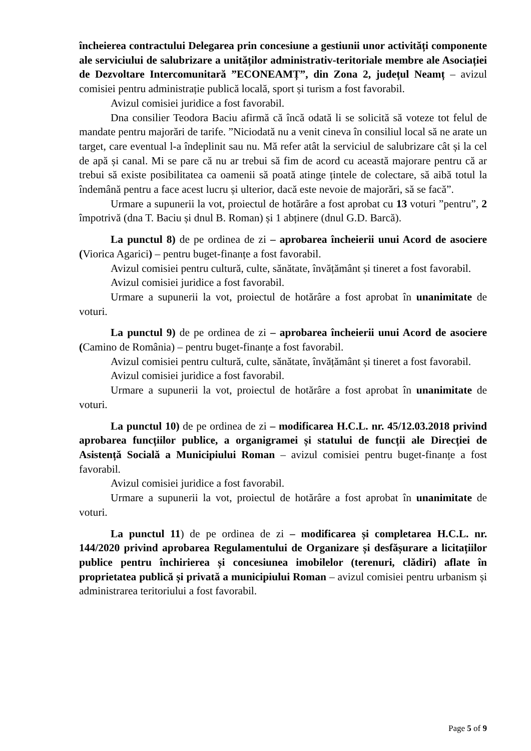încheierea contractului Delegarea prin concesiune a gestiunii unor activități componente ale serviciului de salubrizare a unităților administrativ-teritoriale membre ale Asociației de Dezvoltare Intercomunitară ”ECONEAMȚ”, din Zona 2, județul Neamț – avizul comisiei pentru administrație publică locală, sport și turism a fost favorabil.
Avizul comisiei juridice a fost favorabil.
Dna consilier Teodora Baciu afirmă că încă odată li se solicită să voteze tot felul de mandate pentru majorări de tarife. ”Niciodată nu a venit cineva în consiliul local să ne arate un target, care eventual l-a îndeplinit sau nu. Mă refer atât la serviciul de salubrizare cât și la cel de apă și canal. Mi se pare că nu ar trebui să fim de acord cu această majorare pentru că ar trebui să existe posibilitatea ca oamenii să poată atinge țintele de colectare, să aibă totul la îndemână pentru a face acest lucru și ulterior, dacă este nevoie de majorări, să se facă”.
Urmare a supunerii la vot, proiectul de hotărâre a fost aprobat cu 13 voturi ”pentru”, 2 împotrivă (dna T. Baciu și dnul B. Roman) și 1 abținere (dnul G.D. Barcă).
La punctul 8) de pe ordinea de zi – aprobarea încheierii unui Acord de asociere (Viorica Agarici) – pentru buget-finanțe a fost favorabil.
Avizul comisiei pentru cultură, culte, sănătate, învățământ și tineret a fost favorabil.
Avizul comisiei juridice a fost favorabil.
Urmare a supunerii la vot, proiectul de hotărâre a fost aprobat în unanimitate de voturi.
La punctul 9) de pe ordinea de zi – aprobarea încheierii unui Acord de asociere (Camino de România) – pentru buget-finanțe a fost favorabil.
Avizul comisiei pentru cultură, culte, sănătate, învățământ și tineret a fost favorabil.
Avizul comisiei juridice a fost favorabil.
Urmare a supunerii la vot, proiectul de hotărâre a fost aprobat în unanimitate de voturi.
La punctul 10) de pe ordinea de zi – modificarea H.C.L. nr. 45/12.03.2018 privind aprobarea funcțiilor publice, a organigramei și statului de funcții ale Direcției de Asistență Socială a Municipiului Roman – avizul comisiei pentru buget-finanțe a fost favorabil.
Avizul comisiei juridice a fost favorabil.
Urmare a supunerii la vot, proiectul de hotărâre a fost aprobat în unanimitate de voturi.
La punctul 11) de pe ordinea de zi – modificarea și completarea H.C.L. nr. 144/2020 privind aprobarea Regulamentului de Organizare și desfășurare a licitațiilor publice pentru închirierea și concesiunea imobilelor (terenuri, clădiri) aflate în proprietatea publică și privată a municipiului Roman – avizul comisiei pentru urbanism și administrarea teritoriului a fost favorabil.
Page 5 of 9